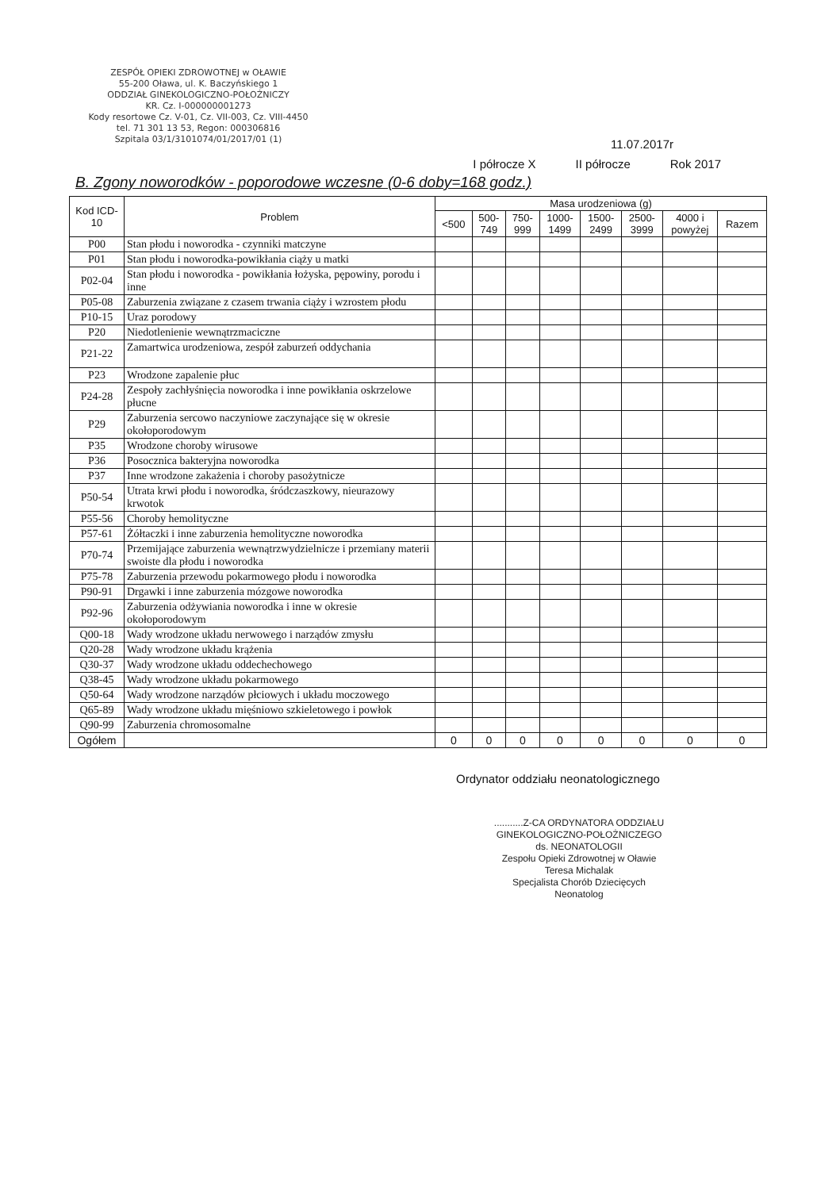ZESPÓŁ OPIEKI ZDROWOTNEJ w OŁAWIE
55-200 Oława, ul. K. Baczyńskiego 1
ODDZIAŁ GINEKOLOGICZNO-POŁOŻNICZY
KR. Cz. I-000000001273
Kody resortowe Cz. V-01, Cz. VII-003, Cz. VIII-4450
tel. 71 301 13 53, Regon: 000306816
Szpitala 03/1/3101074/01/2017/01 (1)
11.07.2017r
I półrocze X II półrocze Rok 2017
B. Zgony noworodków - poporodowe wczesne (0-6 doby=168 godz.)
| Kod ICD-10 | Problem | Masa urodzeniowa (g) | | | | | | | |
| --- | --- | --- | --- | --- | --- | --- | --- | --- | --- |
| | | <500 | 500- 749 | 750- 999 | 1000- 1499 | 1500- 2499 | 2500- 3999 | 4000 i powyżej | Razem |
| P00 | Stan płodu i noworodka - czynniki matczyne | | | | | | | | |
| P01 | Stan płodu i noworodka-powikłania ciąży u matki | | | | | | | | |
| P02-04 | Stan płodu i noworodka - powikłania łożyska, pępowiny, porodu i inne | | | | | | | | |
| P05-08 | Zaburzenia związane z czasem trwania ciąży i wzrostem płodu | | | | | | | | |
| P10-15 | Uraz porodowy | | | | | | | | |
| P20 | Niedotlenienie wewnątrzmaciczne | | | | | | | | |
| P21-22 | Zamartwica urodzeniowa, zespół zaburzeń oddychania | | | | | | | | |
| P23 | Wrodzone zapalenie płuc | | | | | | | | |
| P24-28 | Zespoły zachłyśnięcia noworodka i inne powikłania oskrzelowe płucne | | | | | | | | |
| P29 | Zaburzenia sercowo naczyniowe zaczynające się w okresie okołoporodowym | | | | | | | | |
| P35 | Wrodzone choroby wirusowe | | | | | | | | |
| P36 | Posocznica bakteryjna noworodka | | | | | | | | |
| P37 | Inne wrodzone zakażenia i choroby pasożytnicze | | | | | | | | |
| P50-54 | Utrata krwi płodu i noworodka, śródczaszkowy, nieurazowy krwotok | | | | | | | | |
| P55-56 | Choroby hemolityczne | | | | | | | | |
| P57-61 | Żółtaczki i inne zaburzenia hemolityczne noworodka | | | | | | | | |
| P70-74 | Przemijające zaburzenia wewnątrzwydzielnicze i przemiany materii swoiste dla płodu i noworodka | | | | | | | | |
| P75-78 | Zaburzenia przewodu pokarmowego płodu i noworodka | | | | | | | | |
| P90-91 | Drgawki i inne zaburzenia mózgowe noworodka | | | | | | | | |
| P92-96 | Zaburzenia odżywiania noworodka i inne w okresie okołoporodowym | | | | | | | | |
| Q00-18 | Wady wrodzone układu nerwowego i narządów zmysłu | | | | | | | | |
| Q20-28 | Wady wrodzone układu krążenia | | | | | | | | |
| Q30-37 | Wady wrodzone układu oddechechowego | | | | | | | | |
| Q38-45 | Wady wrodzone układu pokarmowego | | | | | | | | |
| Q50-64 | Wady wrodzone narządów płciowych i układu moczowego | | | | | | | | |
| Q65-89 | Wady wrodzone układu mięśniowo szkieletowego i powłok | | | | | | | | |
| Q90-99 | Zaburzenia chromosomalne | | | | | | | | |
| Ogółem | | 0 | 0 | 0 | 0 | 0 | 0 | 0 | 0 |
Ordynator oddziału neonatologicznego
...........Z-CA ORDYNATORA ODDZIAŁU
GINEKOLOGICZNO-POŁOŻNICZEGO
ds. NEONATOLOGII
Zespołu Opieki Zdrowotnej w Oławie
Teresa Michalak
Specjalista Chorób Dziecięcych
Neonatolog